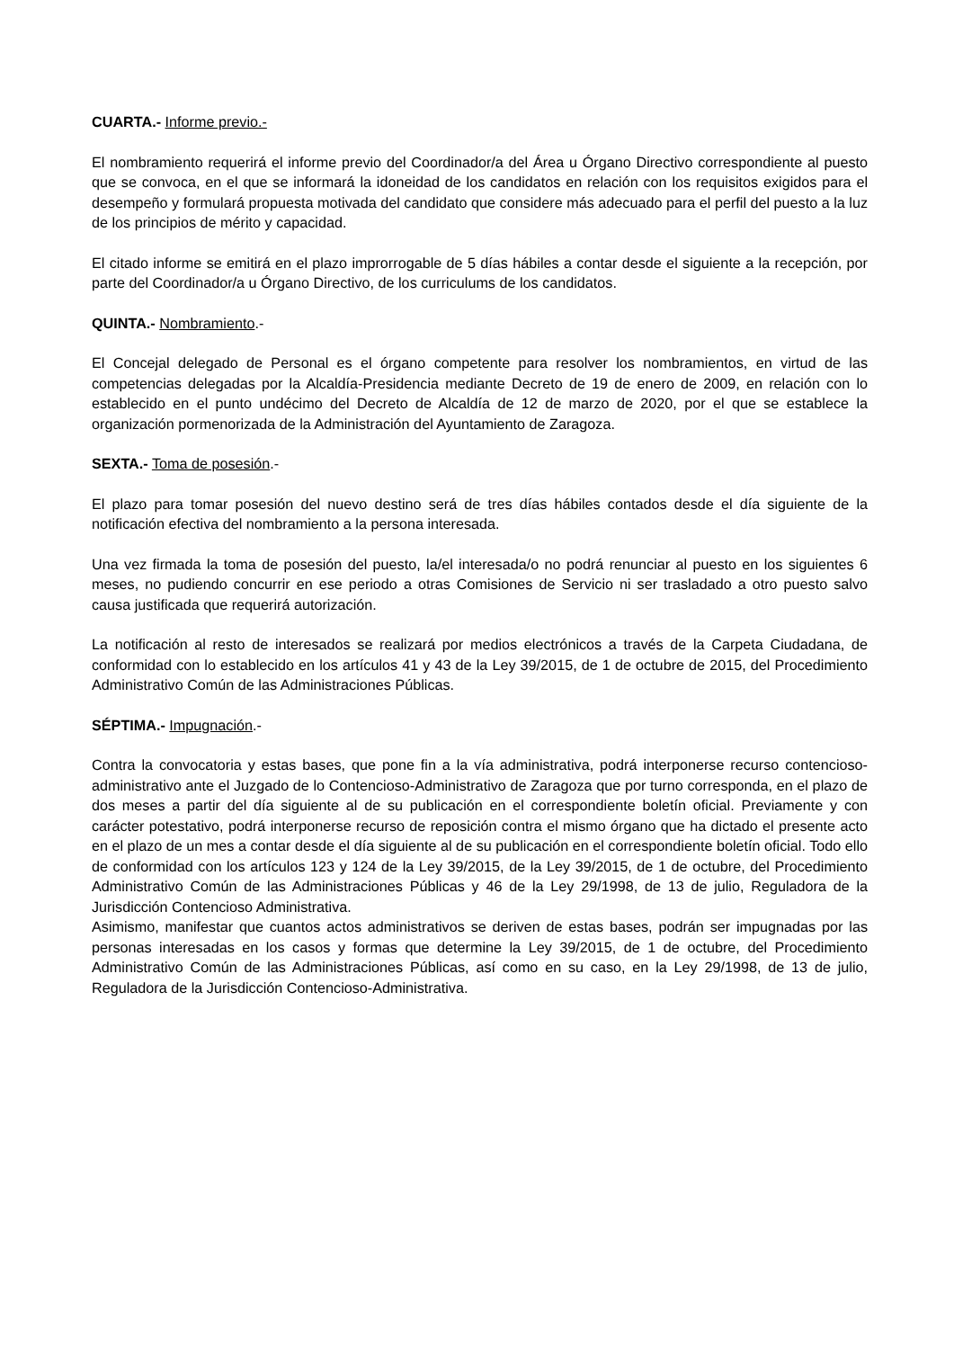CUARTA.- Informe previo.-
El nombramiento requerirá el informe previo del Coordinador/a del Área u Órgano Directivo correspondiente al puesto que se convoca, en el que se informará la idoneidad de los candidatos en relación con los requisitos exigidos para el desempeño y formulará propuesta motivada del candidato que considere más adecuado para el perfil del puesto a la luz de los principios de mérito y capacidad.
El citado informe se emitirá en el plazo improrrogable de 5 días hábiles a contar desde el siguiente a la recepción, por parte del Coordinador/a u Órgano Directivo, de los curriculums de los candidatos.
QUINTA.- Nombramiento.-
El Concejal delegado de Personal es el órgano competente para resolver los nombramientos, en virtud de las competencias delegadas por la Alcaldía-Presidencia mediante Decreto de 19 de enero de 2009, en relación con lo establecido en el punto undécimo del Decreto de Alcaldía de 12 de marzo de 2020, por el que se establece la organización pormenorizada de la Administración del Ayuntamiento de Zaragoza.
SEXTA.- Toma de posesión.-
El plazo para tomar posesión del nuevo destino será de tres días hábiles contados desde el día siguiente de la notificación efectiva del nombramiento a la persona interesada.
Una vez firmada la toma de posesión del puesto, la/el interesada/o no podrá renunciar al puesto en los siguientes 6 meses, no pudiendo concurrir en ese periodo a otras Comisiones de Servicio ni ser trasladado a otro puesto salvo causa justificada que requerirá autorización.
La notificación al resto de interesados se realizará por medios electrónicos a través de la Carpeta Ciudadana, de conformidad con lo establecido en los artículos 41 y 43 de la Ley 39/2015, de 1 de octubre de 2015, del Procedimiento Administrativo Común de las Administraciones Públicas.
SÉPTIMA.- Impugnación.-
Contra la convocatoria y estas bases, que pone fin a la vía administrativa, podrá interponerse recurso contencioso-administrativo ante el Juzgado de lo Contencioso-Administrativo de Zaragoza que por turno corresponda, en el plazo de dos meses a partir del día siguiente al de su publicación en el correspondiente boletín oficial. Previamente y con carácter potestativo, podrá interponerse recurso de reposición contra el mismo órgano que ha dictado el presente acto en el plazo de un mes a contar desde el día siguiente al de su publicación en el correspondiente boletín oficial. Todo ello de conformidad con los artículos 123 y 124 de la Ley 39/2015, de la Ley 39/2015, de 1 de octubre, del Procedimiento Administrativo Común de las Administraciones Públicas y 46 de la Ley 29/1998, de 13 de julio, Reguladora de la Jurisdicción Contencioso Administrativa.
Asimismo, manifestar que cuantos actos administrativos se deriven de estas bases, podrán ser impugnadas por las personas interesadas en los casos y formas que determine la Ley 39/2015, de 1 de octubre, del Procedimiento Administrativo Común de las Administraciones Públicas, así como en su caso, en la Ley 29/1998, de 13 de julio, Reguladora de la Jurisdicción Contencioso-Administrativa.